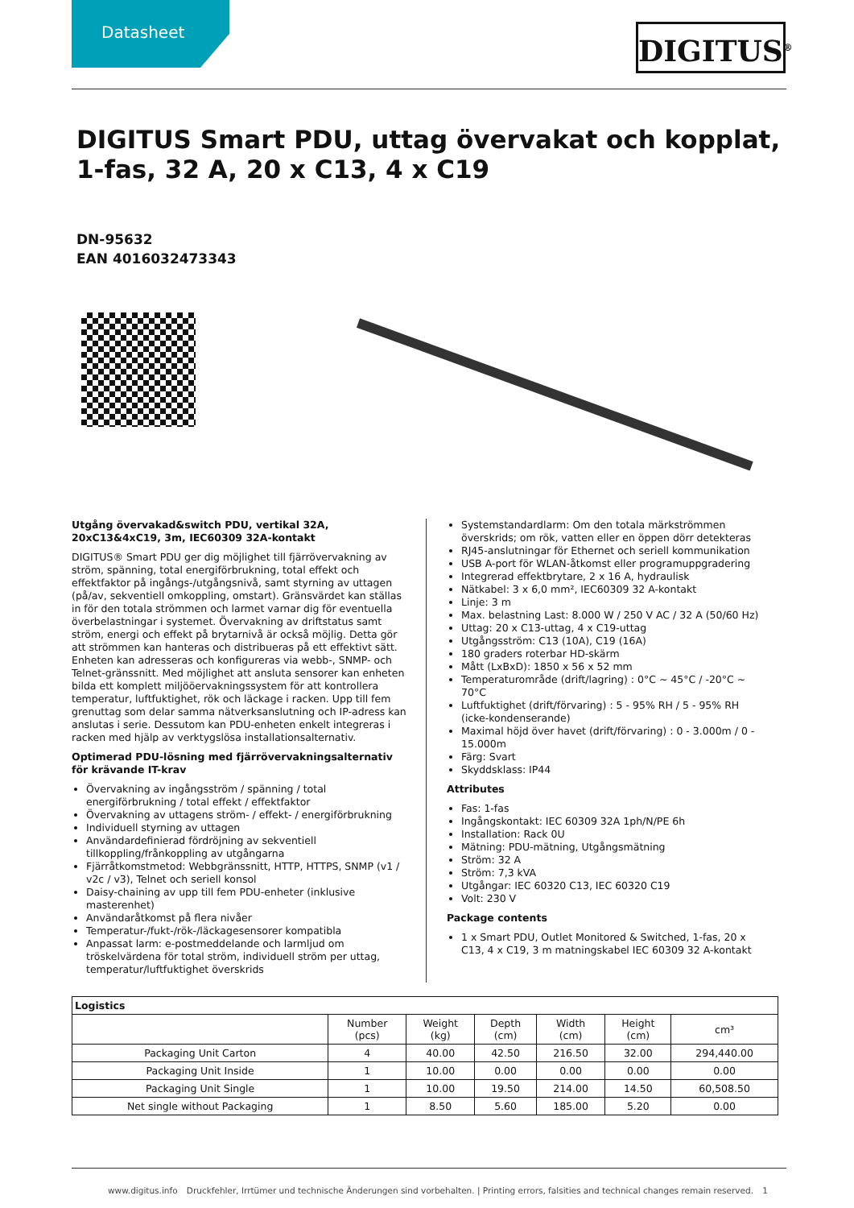Datasheet
DIGITUS<sup>®</sup>
DIGITUS Smart PDU, uttag övervakat och kopplat, 1-fas, 32 A, 20 x C13, 4 x C19
DN-95632
EAN 4016032473343
Utgång övervakad&switch PDU, vertikal 32A, 20xC13&4xC19, 3m, IEC60309 32A-kontakt
DIGITUS® Smart PDU ger dig möjlighet till fjärrövervakning av ström, spänning, total energiförbrukning, total effekt och effektfaktor på ingångs-/utgångsnivå, samt styrning av uttagen (på/av, sekventiell omkoppling, omstart). Gränsvärdet kan ställas in för den totala strömmen och larmet varnar dig för eventuella överbelastningar i systemet. Övervakning av driftstatus samt ström, energi och effekt på brytarnivå är också möjlig. Detta gör att strömmen kan hanteras och distribueras på ett effektivt sätt. Enheten kan adresseras och konfigureras via webb-, SNMP- och Telnet-gränssnitt. Med möjlighet att ansluta sensorer kan enheten bilda ett komplett miljööervakningssystem för att kontrollera temperatur, luftfuktighet, rök och läckage i racken. Upp till fem grenuttag som delar samma nätverksanslutning och IP-adress kan anslutas i serie. Dessutom kan PDU-enheten enkelt integreras i racken med hjälp av verktygslösa installationsalternativ.
Optimerad PDU-lösning med fjärrövervakningsalternativ för krävande IT-krav
Övervakning av ingångsström / spänning / total energiförbrukning / total effekt / effektfaktor
Övervakning av uttagens ström- / effekt- / energiförbrukning
Individuell styrning av uttagen
Användardefinierad fördröjning av sekventiell tillkoppling/frånkoppling av utgångarna
Fjärråtkomstmetod: Webbgränssnitt, HTTP, HTTPS, SNMP (v1 / v2c / v3), Telnet och seriell konsol
Daisy-chaining av upp till fem PDU-enheter (inklusive masterenhet)
Användaråtkomst på flera nivåer
Temperatur-/fukt-/rök-/läckagesensorer kompatibla
Anpassat larm: e-postmeddelande och larmljud om tröskelvärdena för total ström, individuell ström per uttag, temperatur/luftfuktighet överskrids
Systemstandardlarm: Om den totala märkströmmen överskrids; om rök, vatten eller en öppen dörr detekteras
RJ45-anslutningar för Ethernet och seriell kommunikation
USB A-port för WLAN-åtkomst eller programuppgradering
Integrerad effektbrytare, 2 x 16 A, hydraulisk
Nätkabel: 3 x 6,0 mm², IEC60309 32 A-kontakt
Linje: 3 m
Max. belastning Last: 8.000 W / 250 V AC / 32 A (50/60 Hz)
Uttag: 20 x C13-uttag, 4 x C19-uttag
Utgångsström: C13 (10A), C19 (16A)
180 graders roterbar HD-skärm
Mått (LxBxD): 1850 x 56 x 52 mm
Temperaturområde (drift/lagring) : 0°C ~ 45°C / -20°C ~ 70°C
Luftfuktighet (drift/förvaring) : 5 - 95% RH / 5 - 95% RH (icke-kondenserande)
Maximal höjd över havet (drift/förvaring) : 0 - 3.000m / 0 - 15.000m
Färg: Svart
Skyddsklass: IP44
Attributes
Fas: 1-fas
Ingångskontakt: IEC 60309 32A 1ph/N/PE 6h
Installation: Rack 0U
Mätning: PDU-mätning, Utgångsmätning
Ström: 32 A
Ström: 7,3 kVA
Utgångar: IEC 60320 C13, IEC 60320 C19
Volt: 230 V
Package contents
1 x Smart PDU, Outlet Monitored & Switched, 1-fas, 20 x C13, 4 x C19, 3 m matningskabel IEC 60309 32 A-kontakt
| Logistics | | | | | | |
| --- | --- | --- | --- | --- | --- | --- |
| | Number (pcs) | Weight (kg) | Depth (cm) | Width (cm) | Height (cm) | cm³ |
| Packaging Unit Carton | 4 | 40.00 | 42.50 | 216.50 | 32.00 | 294,440.00 |
| Packaging Unit Inside | 1 | 10.00 | 0.00 | 0.00 | 0.00 | 0.00 |
| Packaging Unit Single | 1 | 10.00 | 19.50 | 214.00 | 14.50 | 60,508.50 |
| Net single without Packaging | 1 | 8.50 | 5.60 | 185.00 | 5.20 | 0.00 |
www.digitus.info Druckfehler, Irrtümer und technische Änderungen sind vorbehalten. | Printing errors, falsities and technical changes remain reserved. 1